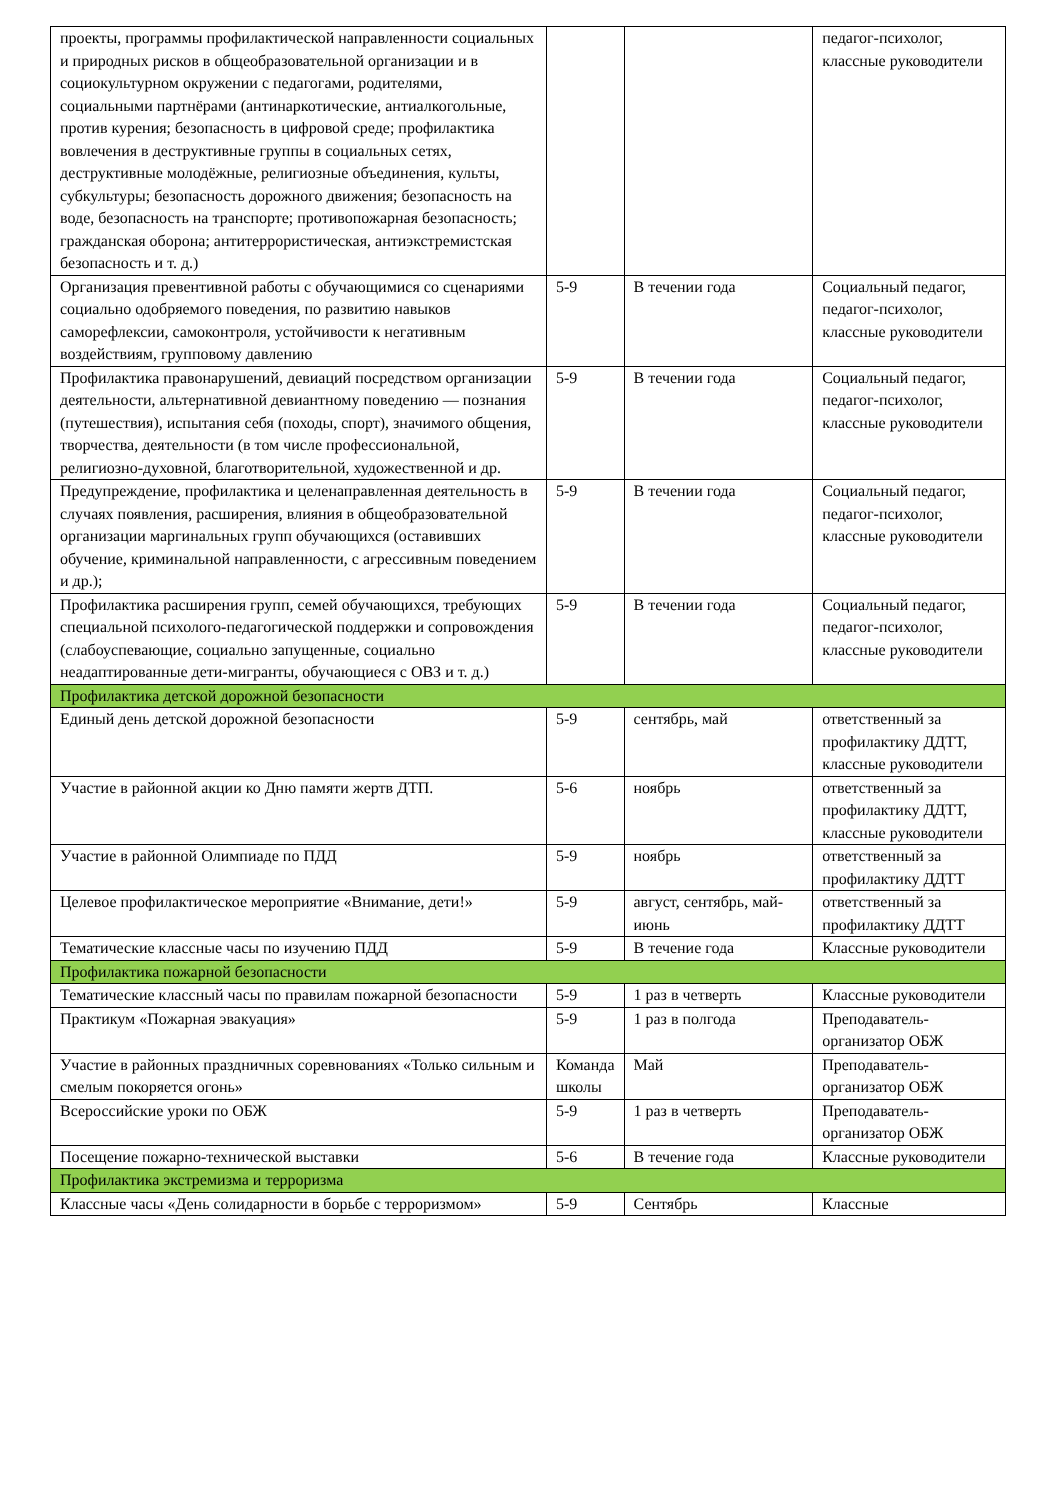| проекты, программы профилактической направленности социальных и природных рисков в общеобразовательной организации и в социокультурном окружении с педагогами, родителями, социальными партнёрами (антинаркотические, антиалкогольные, против курения; безопасность в цифровой среде; профилактика вовлечения в деструктивные группы в социальных сетях, деструктивные молодёжные, религиозные объединения, культы, субкультуры; безопасность дорожного движения; безопасность на воде, безопасность на транспорте; противопожарная безопасность; гражданская оборона; антитеррористическая, антиэкстремистская безопасность и т. д.) | | | педагог-психолог, классные руководители |
| Организация превентивной работы с обучающимися со сценариями социально одобряемого поведения, по развитию навыков саморефлексии, самоконтроля, устойчивости к негативным воздействиям, групповому давлению | 5-9 | В течении года | Социальный педагог, педагог-психолог, классные руководители |
| Профилактика правонарушений, девиаций посредством организации деятельности, альтернативной девиантному поведению — познания (путешествия), испытания себя (походы, спорт), значимого общения, творчества, деятельности (в том числе профессиональной, религиозно-духовной, благотворительной, художественной и др. | 5-9 | В течении года | Социальный педагог, педагог-психолог, классные руководители |
| Предупреждение, профилактика и целенаправленная деятельность в случаях появления, расширения, влияния в общеобразовательной организации маргинальных групп обучающихся (оставивших обучение, криминальной направленности, с агрессивным поведением и др.); | 5-9 | В течении года | Социальный педагог, педагог-психолог, классные руководители |
| Профилактика расширения групп, семей обучающихся, требующих специальной психолого-педагогической поддержки и сопровождения (слабоуспевающие, социально запущенные, социально неадаптированные дети-мигранты, обучающиеся с ОВЗ и т. д.) | 5-9 | В течении года | Социальный педагог, педагог-психолог, классные руководители |
| Профилактика детской дорожной безопасности | | | |
| Единый день детской дорожной безопасности | 5-9 | сентябрь, май | ответственный за профилактику ДДТТ, классные руководители |
| Участие в районной акции ко Дню памяти жертв ДТП. | 5-6 | ноябрь | ответственный за профилактику ДДТТ, классные руководители |
| Участие в районной Олимпиаде по ПДД | 5-9 | ноябрь | ответственный за профилактику ДДТТ |
| Целевое профилактическое мероприятие «Внимание, дети!» | 5-9 | август, сентябрь, май-июнь | ответственный за профилактику ДДТТ |
| Тематические классные часы по изучению ПДД | 5-9 | В течение года | Классные руководители |
| Профилактика пожарной безопасности | | | |
| Тематические классный часы по правилам пожарной безопасности | 5-9 | 1 раз в четверть | Классные руководители |
| Практикум «Пожарная эвакуация» | 5-9 | 1 раз в полгода | Преподаватель-организатор ОБЖ |
| Участие в районных праздничных соревнованиях «Только сильным и смелым покоряется огонь» | Команда школы | Май | Преподаватель-организатор ОБЖ |
| Всероссийские уроки по ОБЖ | 5-9 | 1 раз в четверть | Преподаватель-организатор ОБЖ |
| Посещение пожарно-технической выставки | 5-6 | В течение года | Классные руководители |
| Профилактика экстремизма и терроризма | | | |
| Классные часы «День солидарности в борьбе с терроризмом» | 5-9 | Сентябрь | Классные |